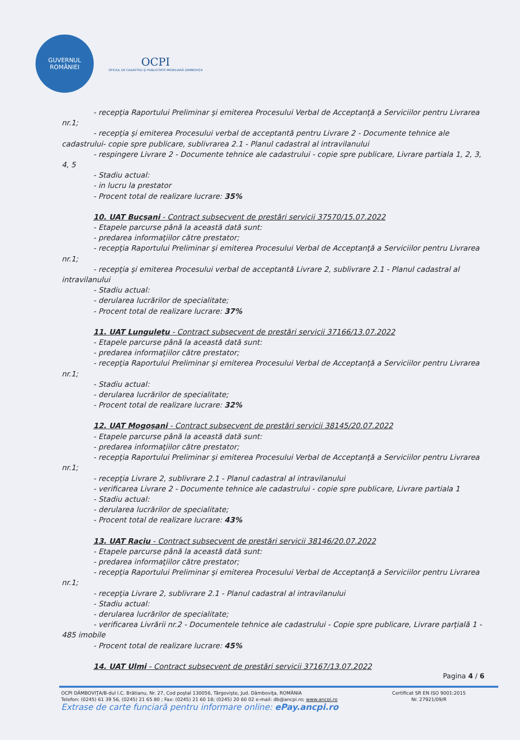GUVERNUL
ROMÂNIEI
OCPI
OFICIUL DE CADASTRU ŞI PUBLICITATE IMOBILIARĂ DÂMBOVIŢA
- recepţia Raportului Preliminar şi emiterea Procesului Verbal de Acceptanţă a Serviciilor pentru Livrarea nr.1;
- recepţia şi emiterea Procesului verbal de acceptantă pentru Livrare 2 - Documente tehnice ale cadastrului- copie spre publicare, sublivrarea 2.1 - Planul cadastral al intravilanului
- respingere Livrare 2 - Documente tehnice ale cadastrului - copie spre publicare, Livrare partiala 1, 2, 3, 4, 5
- Stadiu actual:
- in lucru la prestator
- Procent total de realizare lucrare: 35%
10. UAT Bucşani - Contract subsecvent de prestări servicii 37570/15.07.2022
- Etapele parcurse până la această dată sunt:
- predarea informaţiilor către prestator;
- recepţia Raportului Preliminar şi emiterea Procesului Verbal de Acceptanţă a Serviciilor pentru Livrarea nr.1;
- recepţia şi emiterea Procesului verbal de acceptantă Livrare 2, sublivrare 2.1 - Planul cadastral al intravilanului
- Stadiu actual:
- derularea lucrărilor de specialitate;
- Procent total de realizare lucrare: 37%
11. UAT Lunguleţu - Contract subsecvent de prestări servicii 37166/13.07.2022
- Etapele parcurse până la această dată sunt:
- predarea informaţiilor către prestator;
- recepţia Raportului Preliminar şi emiterea Procesului Verbal de Acceptanţă a Serviciilor pentru Livrarea nr.1;
- Stadiu actual:
- derularea lucrărilor de specialitate;
- Procent total de realizare lucrare: 32%
12. UAT Mogoşani - Contract subsecvent de prestări servicii 38145/20.07.2022
- Etapele parcurse până la această dată sunt:
- predarea informaţiilor către prestator;
- recepţia Raportului Preliminar şi emiterea Procesului Verbal de Acceptanţă a Serviciilor pentru Livrarea nr.1;
- recepţia Livrare 2, sublivrare 2.1 - Planul cadastral al intravilanului
- verificarea Livrare 2 - Documente tehnice ale cadastrului - copie spre publicare, Livrare partiala 1
- Stadiu actual:
- derularea lucrărilor de specialitate;
- Procent total de realizare lucrare: 43%
13. UAT Raciu - Contract subsecvent de prestări servicii 38146/20.07.2022
- Etapele parcurse până la această dată sunt:
- predarea informaţiilor către prestator;
- recepţia Raportului Preliminar şi emiterea Procesului Verbal de Acceptanţă a Serviciilor pentru Livrarea nr.1;
- recepţia Livrare 2, sublivrare 2.1 - Planul cadastral al intravilanului
- Stadiu actual:
- derularea lucrărilor de specialitate;
- verificarea Livrării nr.2 - Documentele tehnice ale cadastrului - Copie spre publicare, Livrare parţială 1 - 485 imobile
- Procent total de realizare lucrare: 45%
14. UAT Ulmi - Contract subsecvent de prestări servicii 37167/13.07.2022
Pagina 4 / 6
Certificat SR EN ISO 9001:2015
Nr. 27921/09/R
OCPI DÂMBOVIŢA/B-dul I.C. Brătianu, Nr. 27, Cod poştal 130056, Târgovişte, Jud. Dâmboviţa, ROMÂNIA
Telefon: (0245) 61 39 56, (0245) 21 65 80 ; Fax: (0245) 21 60 18; (0245) 20 60 02 e-mail: db@ancpi.ro; www.ancpi.ro
Extrase de carte funciară pentru informare online: ePay.ancpi.ro